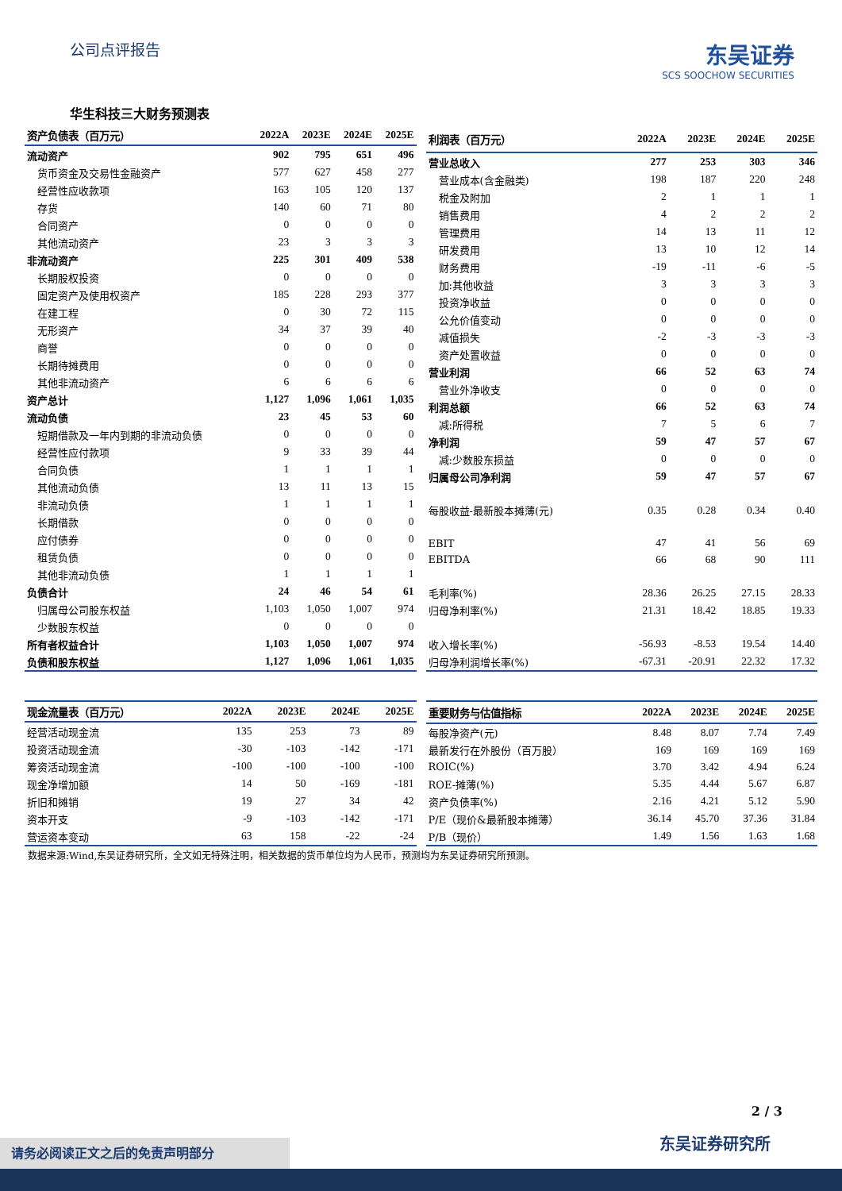公司点评报告
东吴证券
SCS SOOCHOW SECURITIES
华生科技三大财务预测表
| 资产负债表（百万元） | 2022A | 2023E | 2024E | 2025E |
| --- | --- | --- | --- | --- |
| 流动资产 | 902 | 795 | 651 | 496 |
| 货币资金及交易性金融资产 | 577 | 627 | 458 | 277 |
| 经营性应收款项 | 163 | 105 | 120 | 137 |
| 存货 | 140 | 60 | 71 | 80 |
| 合同资产 | 0 | 0 | 0 | 0 |
| 其他流动资产 | 23 | 3 | 3 | 3 |
| 非流动资产 | 225 | 301 | 409 | 538 |
| 长期股权投资 | 0 | 0 | 0 | 0 |
| 固定资产及使用权资产 | 185 | 228 | 293 | 377 |
| 在建工程 | 0 | 30 | 72 | 115 |
| 无形资产 | 34 | 37 | 39 | 40 |
| 商誉 | 0 | 0 | 0 | 0 |
| 长期待摊费用 | 0 | 0 | 0 | 0 |
| 其他非流动资产 | 6 | 6 | 6 | 6 |
| 资产总计 | 1,127 | 1,096 | 1,061 | 1,035 |
| 流动负债 | 23 | 45 | 53 | 60 |
| 短期借款及一年内到期的非流动负债 | 0 | 0 | 0 | 0 |
| 经营性应付款项 | 9 | 33 | 39 | 44 |
| 合同负债 | 1 | 1 | 1 | 1 |
| 其他流动负债 | 13 | 11 | 13 | 15 |
| 非流动负债 | 1 | 1 | 1 | 1 |
| 长期借款 | 0 | 0 | 0 | 0 |
| 应付债券 | 0 | 0 | 0 | 0 |
| 租赁负债 | 0 | 0 | 0 | 0 |
| 其他非流动负债 | 1 | 1 | 1 | 1 |
| 负债合计 | 24 | 46 | 54 | 61 |
| 归属母公司股东权益 | 1,103 | 1,050 | 1,007 | 974 |
| 少数股东权益 | 0 | 0 | 0 | 0 |
| 所有者权益合计 | 1,103 | 1,050 | 1,007 | 974 |
| 负债和股东权益 | 1,127 | 1,096 | 1,061 | 1,035 |
| 利润表（百万元） | 2022A | 2023E | 2024E | 2025E |
| --- | --- | --- | --- | --- |
| 营业总收入 | 277 | 253 | 303 | 346 |
| 营业成本(含金融类) | 198 | 187 | 220 | 248 |
| 税金及附加 | 2 | 1 | 1 | 1 |
| 销售费用 | 4 | 2 | 2 | 2 |
| 管理费用 | 14 | 13 | 11 | 12 |
| 研发费用 | 13 | 10 | 12 | 14 |
| 财务费用 | -19 | -11 | -6 | -5 |
| 加:其他收益 | 3 | 3 | 3 | 3 |
| 投资净收益 | 0 | 0 | 0 | 0 |
| 公允价值变动 | 0 | 0 | 0 | 0 |
| 减值损失 | -2 | -3 | -3 | -3 |
| 资产处置收益 | 0 | 0 | 0 | 0 |
| 营业利润 | 66 | 52 | 63 | 74 |
| 营业外净收支 | 0 | 0 | 0 | 0 |
| 利润总额 | 66 | 52 | 63 | 74 |
| 减:所得税 | 7 | 5 | 6 | 7 |
| 净利润 | 59 | 47 | 57 | 67 |
| 减:少数股东损益 | 0 | 0 | 0 | 0 |
| 归属母公司净利润 | 59 | 47 | 57 | 67 |
| 每股收益-最新股本摊薄(元) | 0.35 | 0.28 | 0.34 | 0.40 |
| EBIT | 47 | 41 | 56 | 69 |
| EBITDA | 66 | 68 | 90 | 111 |
| 毛利率(%) | 28.36 | 26.25 | 27.15 | 28.33 |
| 归母净利率(%) | 21.31 | 18.42 | 18.85 | 19.33 |
| 收入增长率(%) | -56.93 | -8.53 | 19.54 | 14.40 |
| 归母净利润增长率(%) | -67.31 | -20.91 | 22.32 | 17.32 |
| 现金流量表（百万元） | 2022A | 2023E | 2024E | 2025E |
| --- | --- | --- | --- | --- |
| 经营活动现金流 | 135 | 253 | 73 | 89 |
| 投资活动现金流 | -30 | -103 | -142 | -171 |
| 筹资活动现金流 | -100 | -100 | -100 | -100 |
| 现金净增加额 | 14 | 50 | -169 | -181 |
| 折旧和摊销 | 19 | 27 | 34 | 42 |
| 资本开支 | -9 | -103 | -142 | -171 |
| 营运资本变动 | 63 | 158 | -22 | -24 |
| 重要财务与估值指标 | 2022A | 2023E | 2024E | 2025E |
| --- | --- | --- | --- | --- |
| 每股净资产(元) | 8.48 | 8.07 | 7.74 | 7.49 |
| 最新发行在外股份（百万股） | 169 | 169 | 169 | 169 |
| ROIC(%) | 3.70 | 3.42 | 4.94 | 6.24 |
| ROE-摊薄(%) | 5.35 | 4.44 | 5.67 | 6.87 |
| 资产负债率(%) | 2.16 | 4.21 | 5.12 | 5.90 |
| P/E（现价&最新股本摊薄） | 36.14 | 45.70 | 37.36 | 31.84 |
| P/B（现价） | 1.49 | 1.56 | 1.63 | 1.68 |
数据来源:Wind,东吴证券研究所，全文如无特殊注明，相关数据的货币单位均为人民币，预测均为东吴证券研究所预测。
2 / 3
东吴证券研究所 请务必阅读正文之后的免责声明部分